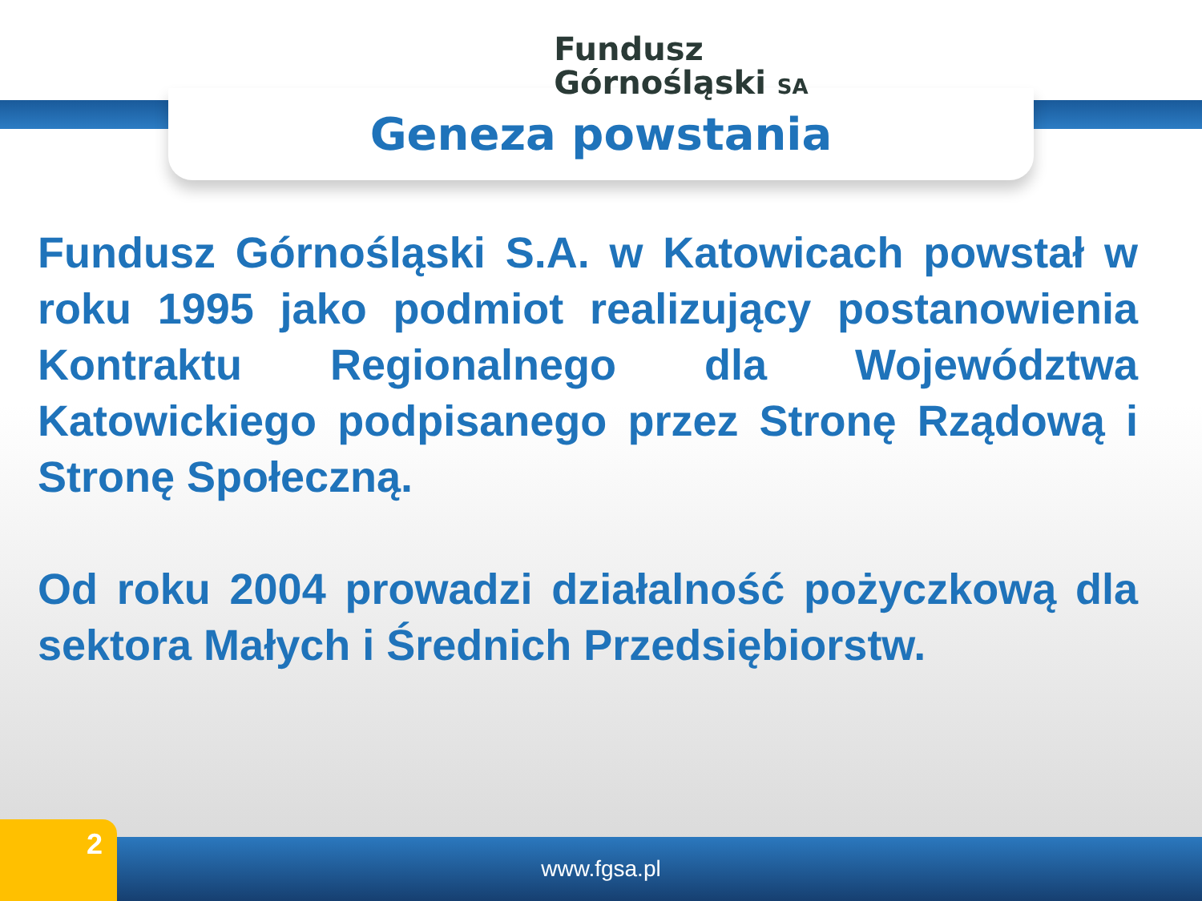Fundusz
Górnośląski SA
Geneza powstania
Fundusz Górnośląski S.A. w Katowicach powstał w roku 1995 jako podmiot realizujący postanowienia Kontraktu Regionalnego dla Województwa Katowickiego podpisanego przez Stronę Rządową i Stronę Społeczną.
Od roku 2004 prowadzi działalność pożyczkową dla sektora Małych i Średnich Przedsiębiorstw.
www.fgsa.pl 2